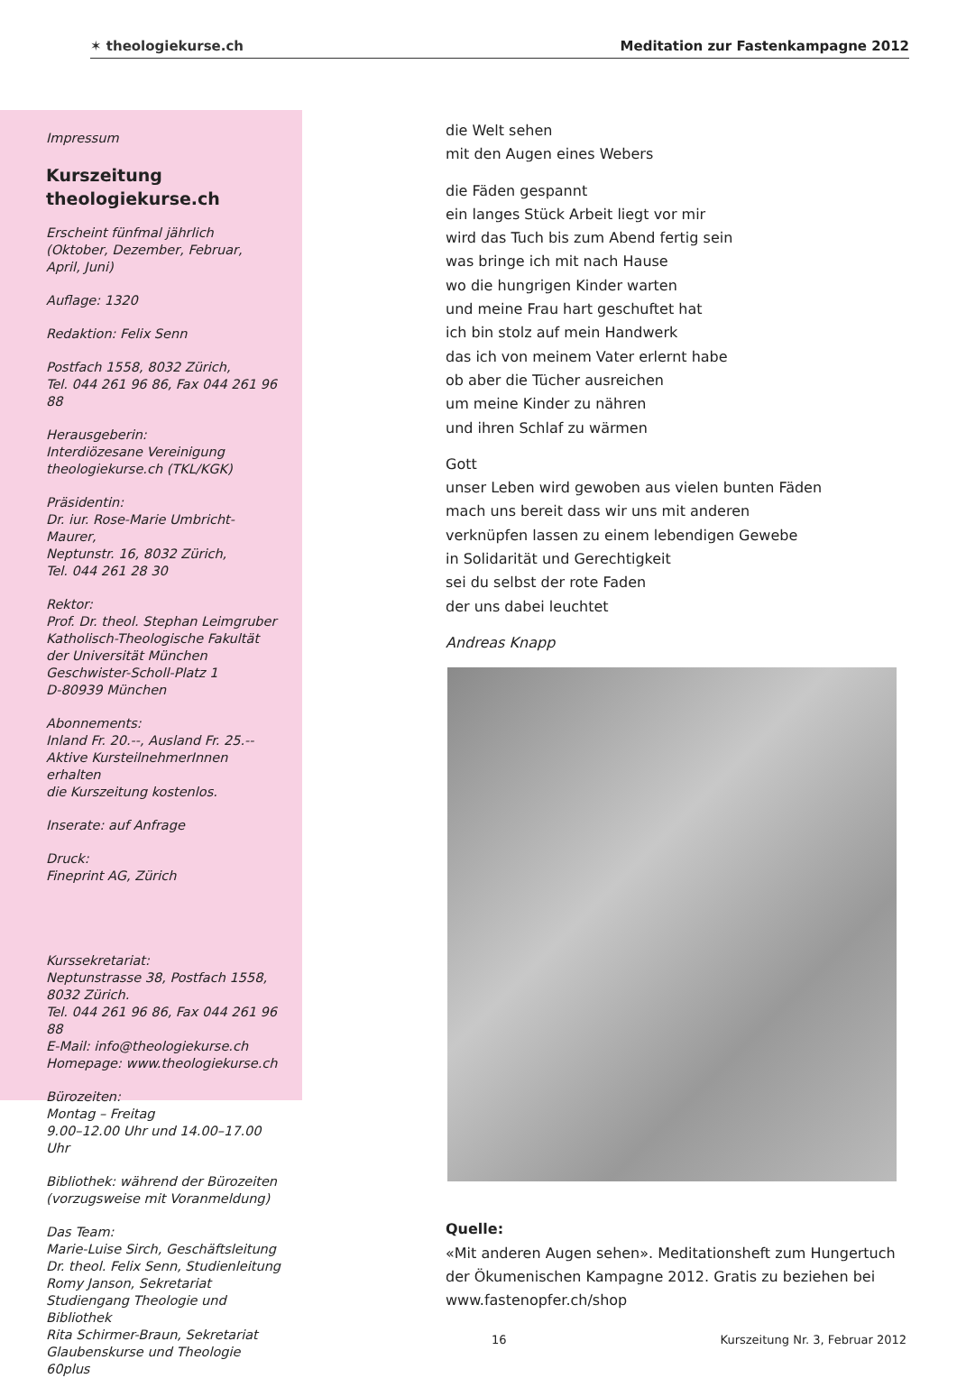✶ theologiekurse.ch Meditation zur Fastenkampagne 2012
Impressum
Kurszeitung
theologiekurse.ch
Erscheint fünfmal jährlich
(Oktober, Dezember, Februar,
April, Juni)
Auflage: 1320
Redaktion: Felix Senn
Postfach 1558, 8032 Zürich,
Tel. 044 261 96 86, Fax 044 261 96 88
Herausgeberin:
Interdiözesane Vereinigung
theologiekurse.ch (TKL/KGK)
Präsidentin:
Dr. iur. Rose-Marie Umbricht-Maurer,
Neptunstr. 16, 8032 Zürich,
Tel. 044 261 28 30
Rektor:
Prof. Dr. theol. Stephan Leimgruber
Katholisch-Theologische Fakultät
der Universität München
Geschwister-Scholl-Platz 1
D-80939 München
Abonnements:
Inland Fr. 20.--, Ausland Fr. 25.--
Aktive KursteilnehmerInnen erhalten
die Kurszeitung kostenlos.
Inserate: auf Anfrage
Druck:
Fineprint AG, Zürich
Kurssekretariat:
Neptunstrasse 38, Postfach 1558,
8032 Zürich.
Tel. 044 261 96 86, Fax 044 261 96 88
E-Mail: info@theologiekurse.ch
Homepage: www.theologiekurse.ch
Bürozeiten:
Montag – Freitag
9.00–12.00 Uhr und 14.00–17.00 Uhr
Bibliothek: während der Bürozeiten
(vorzugsweise mit Voranmeldung)
Das Team:
Marie-Luise Sirch, Geschäftsleitung
Dr. theol. Felix Senn, Studienleitung
Romy Janson, Sekretariat
Studiengang Theologie und Bibliothek
Rita Schirmer-Braun, Sekretariat
Glaubenskurse und Theologie 60plus
die Welt sehen
mit den Augen eines Webers
die Fäden gespannt
ein langes Stück Arbeit liegt vor mir
wird das Tuch bis zum Abend fertig sein
was bringe ich mit nach Hause
wo die hungrigen Kinder warten
und meine Frau hart geschuftet hat
ich bin stolz auf mein Handwerk
das ich von meinem Vater erlernt habe
ob aber die Tücher ausreichen
um meine Kinder zu nähren
und ihren Schlaf zu wärmen
Gott
unser Leben wird gewoben aus vielen bunten Fäden
mach uns bereit dass wir uns mit anderen
verknüpfen lassen zu einem lebendigen Gewebe
in Solidarität und Gerechtigkeit
sei du selbst der rote Faden
der uns dabei leuchtet
Andreas Knapp
Quelle:
«Mit anderen Augen sehen». Meditationsheft zum Hungertuch der Ökumenischen Kampagne 2012. Gratis zu beziehen bei www.fastenopfer.ch/shop
16 Kurszeitung Nr. 3, Februar 2012